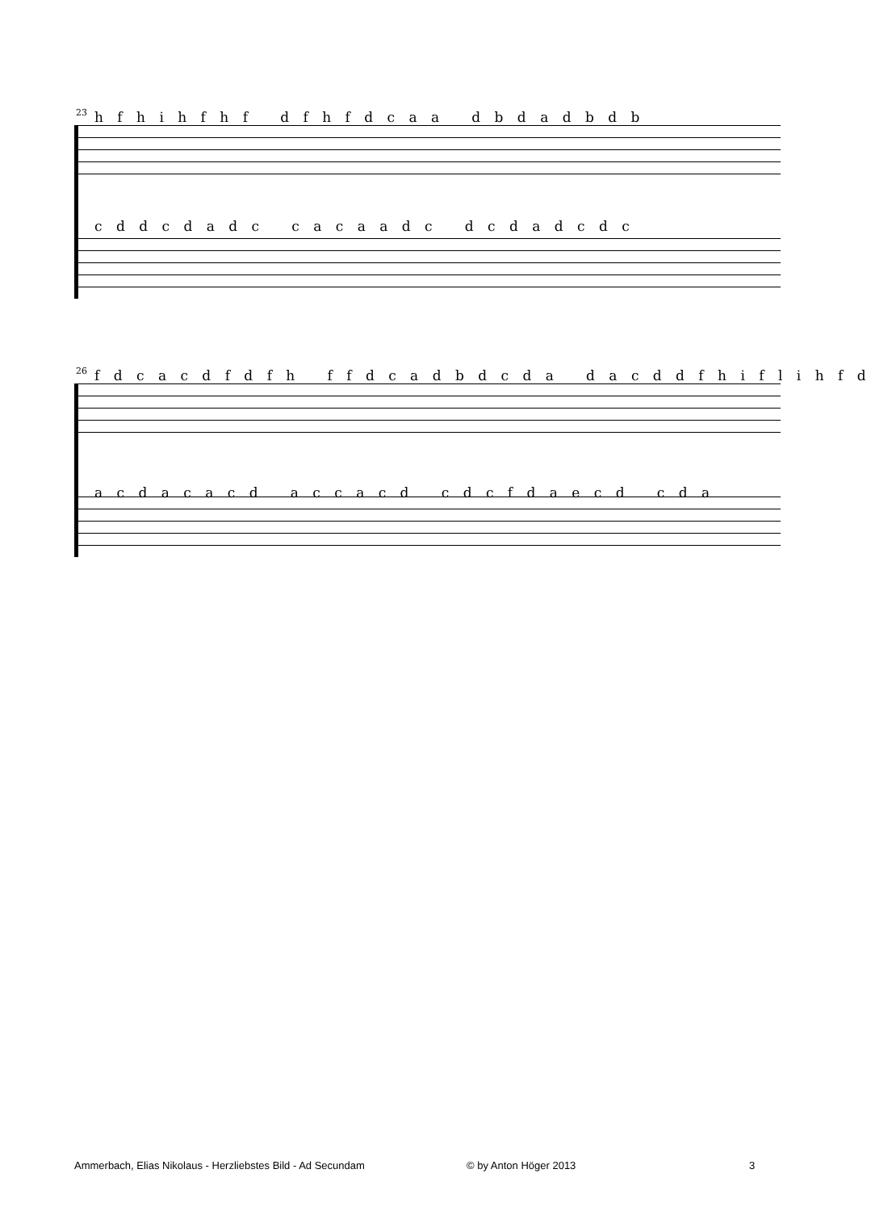23 h f h i h f h f d f h f d c a a d b d a d b d b
c d d c d a d c c a c a a d c d c d a d c d c
26 f d c a c d f d f h f f d c a d b d c d a d a c d d f h i f l i h f d
a c d a c a c d a c c a c d c d c f d a e c d c d a
Ammerbach, Elias Nikolaus - Herzliebstes Bild - Ad Secundam
© by Anton Höger 2013 3